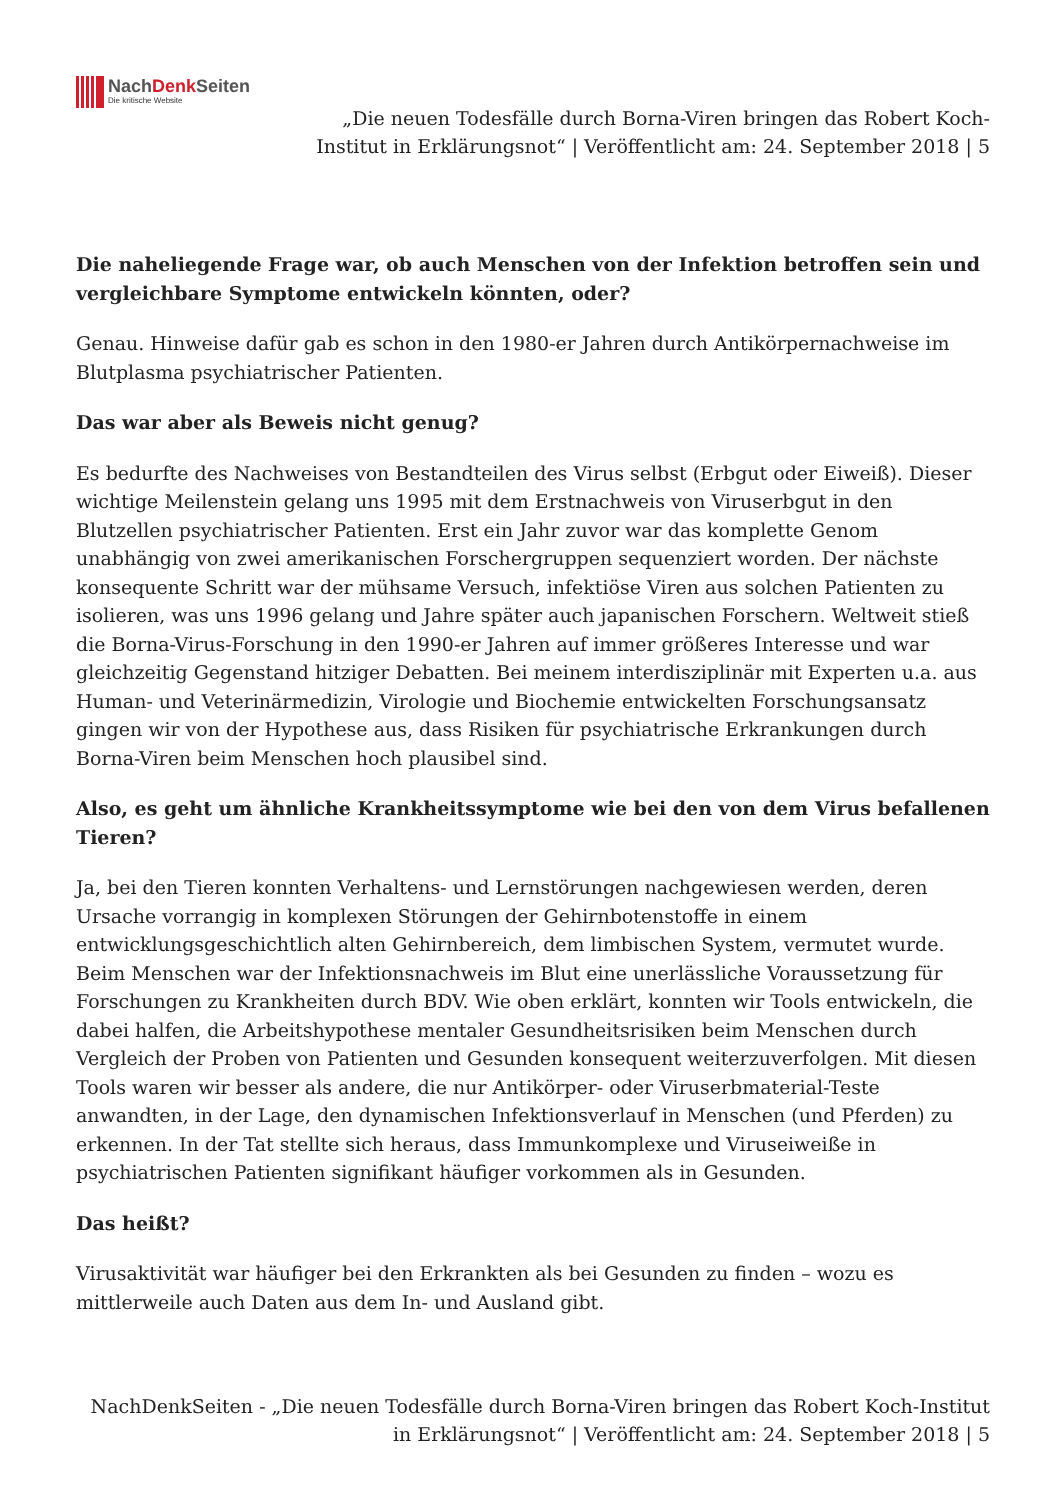NachDenk Seiten
Die kritische Website
„Die neuen Todesfälle durch Borna-Viren bringen das Robert Koch-Institut in Erklärungsnot“ | Veröffentlicht am: 24. September 2018 | 5
Die naheliegende Frage war, ob auch Menschen von der Infektion betroffen sein und vergleichbare Symptome entwickeln könnten, oder?
Genau. Hinweise dafür gab es schon in den 1980-er Jahren durch Antikörpernachweise im Blutplasma psychiatrischer Patienten.
Das war aber als Beweis nicht genug?
Es bedurfte des Nachweises von Bestandteilen des Virus selbst (Erbgut oder Eiweiß). Dieser wichtige Meilenstein gelang uns 1995 mit dem Erstnachweis von Viruserbgut in den Blutzellen psychiatrischer Patienten. Erst ein Jahr zuvor war das komplette Genom unabhängig von zwei amerikanischen Forschergruppen sequenziert worden. Der nächste konsequente Schritt war der mühsame Versuch, infektiöse Viren aus solchen Patienten zu isolieren, was uns 1996 gelang und Jahre später auch japanischen Forschern. Weltweit stieß die Borna-Virus-Forschung in den 1990-er Jahren auf immer größeres Interesse und war gleichzeitig Gegenstand hitziger Debatten. Bei meinem interdisziplinär mit Experten u.a. aus Human- und Veterinärmedizin, Virologie und Biochemie entwickelten Forschungsansatz gingen wir von der Hypothese aus, dass Risiken für psychiatrische Erkrankungen durch Borna-Viren beim Menschen hoch plausibel sind.
Also, es geht um ähnliche Krankheitssymptome wie bei den von dem Virus befallenen Tieren?
Ja, bei den Tieren konnten Verhaltens- und Lernstörungen nachgewiesen werden, deren Ursache vorrangig in komplexen Störungen der Gehirnbotenstoffe in einem entwicklungsgeschichtlich alten Gehirnbereich, dem limbischen System, vermutet wurde. Beim Menschen war der Infektionsnachweis im Blut eine unerlässliche Voraussetzung für Forschungen zu Krankheiten durch BDV. Wie oben erklärt, konnten wir Tools entwickeln, die dabei halfen, die Arbeitshypothese mentaler Gesundheitsrisiken beim Menschen durch Vergleich der Proben von Patienten und Gesunden konsequent weiterzuverfolgen. Mit diesen Tools waren wir besser als andere, die nur Antikörper- oder Viruserbmaterial-Teste anwandten, in der Lage, den dynamischen Infektionsverlauf in Menschen (und Pferden) zu erkennen. In der Tat stellte sich heraus, dass Immunkomplexe und Viruseiweiße in psychiatrischen Patienten signifikant häufiger vorkommen als in Gesunden.
Das heißt?
Virusaktivität war häufiger bei den Erkrankten als bei Gesunden zu finden – wozu es mittlerweile auch Daten aus dem In- und Ausland gibt.
NachDenkSeiten - „Die neuen Todesfälle durch Borna-Viren bringen das Robert Koch-Institut in Erklärungsnot“ | Veröffentlicht am: 24. September 2018 | 5